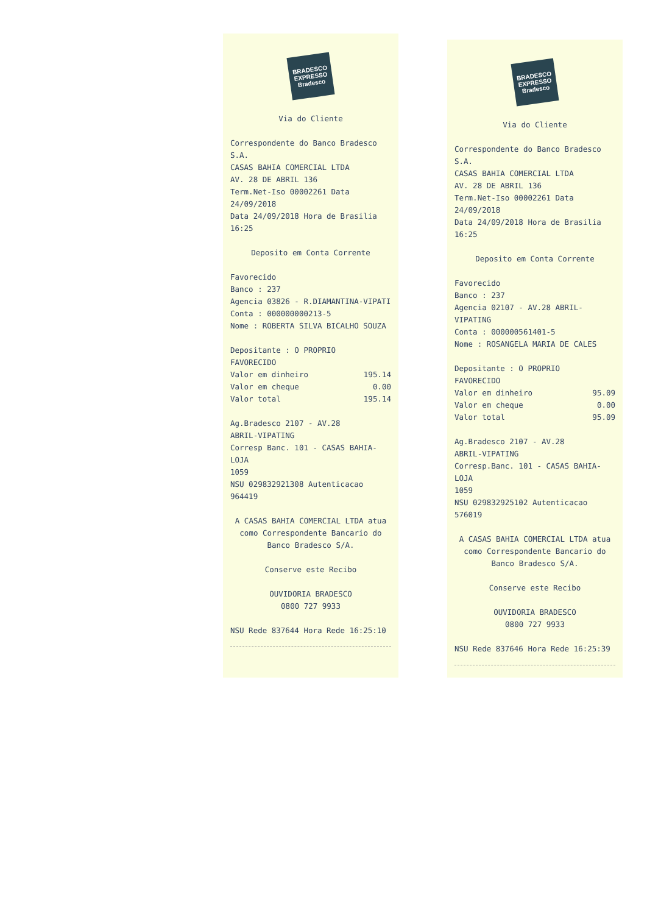BRADESCO
EXPRESSO
Bradesco
Via do Cliente
Correspondente do Banco Bradesco S.A.
CASAS BAHIA COMERCIAL LTDA
AV. 28 DE ABRIL 136
Term.Net-Iso 00002261 Data 24/09/2018
Data 24/09/2018 Hora de Brasilia 16:25
Deposito em Conta Corrente
Favorecido
Banco : 237
Agencia 03826 - R.DIAMANTINA-VIPATI
Conta : 000000000213-5
Nome : ROBERTA SILVA BICALHO SOUZA
Depositante : O PROPRIO
FAVORECIDO
Valor em dinheiro 195.14
Valor em cheque 0.00
Valor total 195.14
Ag.Bradesco 2107 - AV.28
ABRIL-VIPATING
Corresp Banc. 101 - CASAS BAHIA-LOJA
1059
NSU 029832921308 Autenticacao 964419
A CASAS BAHIA COMERCIAL LTDA atua como Correspondente Bancario do Banco Bradesco S/A.
Conserve este Recibo
OUVIDORIA BRADESCO
0800 727 9933
NSU Rede 837644 Hora Rede 16:25:10
BRADESCO
EXPRESSO
Bradesco
Via do Cliente
Correspondente do Banco Bradesco S.A.
CASAS BAHIA COMERCIAL LTDA
AV. 28 DE ABRIL 136
Term.Net-Iso 00002261 Data 24/09/2018
Data 24/09/2018 Hora de Brasilia 16:25
Deposito em Conta Corrente
Favorecido
Banco : 237
Agencia 02107 - AV.28 ABRIL-VIPATING
Conta : 000000561401-5
Nome : ROSANGELA MARIA DE CALES
Depositante : O PROPRIO
FAVORECIDO
Valor em dinheiro 95.09
Valor em cheque 0.00
Valor total 95.09
Ag.Bradesco 2107 - AV.28
ABRIL-VIPATING
Corresp.Banc. 101 - CASAS BAHIA-LOJA
1059
NSU 029832925102 Autenticacao 576019
A CASAS BAHIA COMERCIAL LTDA atua como Correspondente Bancario do Banco Bradesco S/A.
Conserve este Recibo
OUVIDORIA BRADESCO
0800 727 9933
NSU Rede 837646 Hora Rede 16:25:39